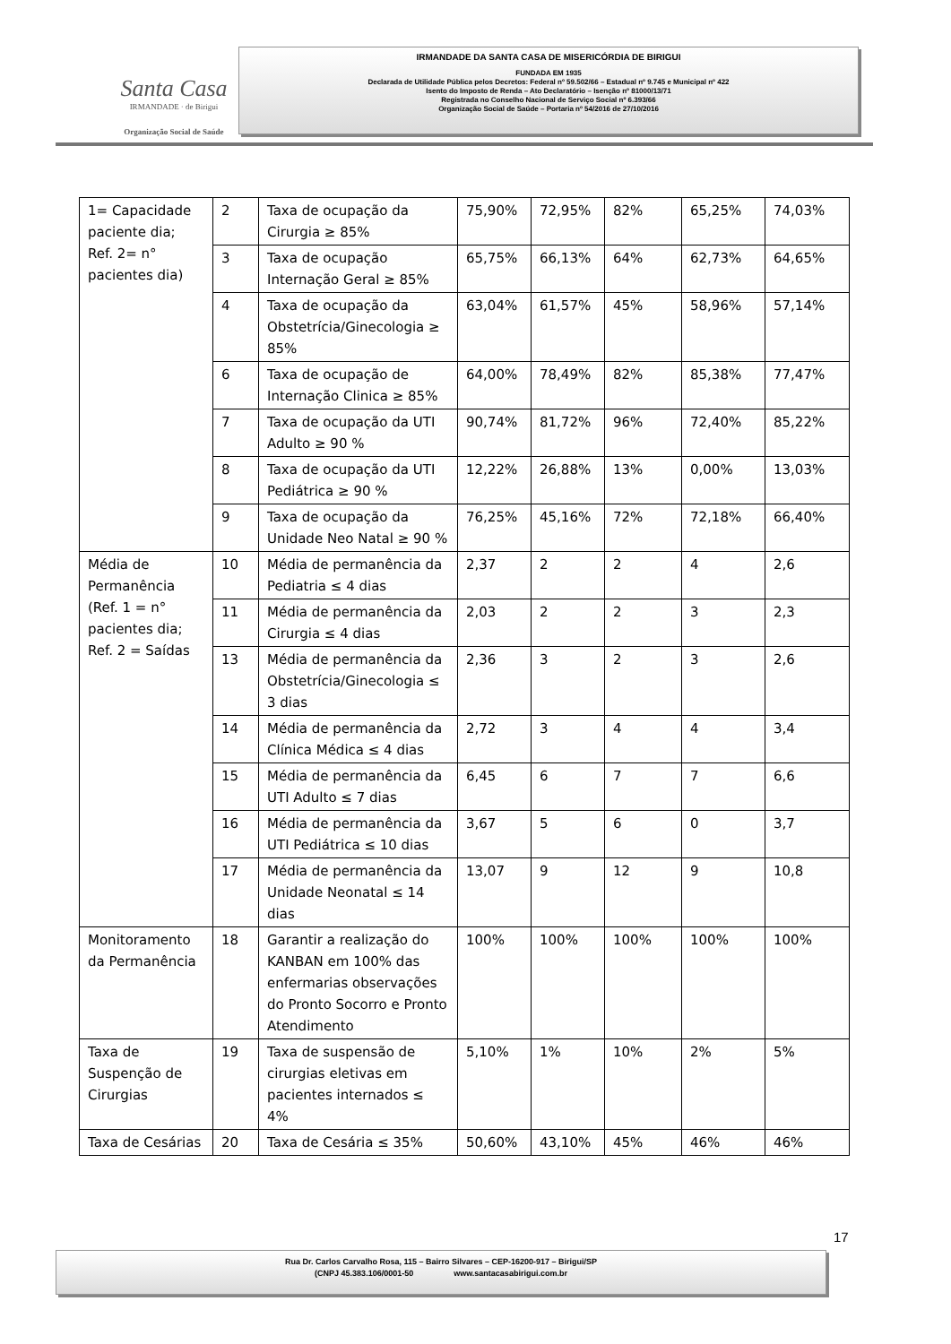Santa Casa
IRMANDADE · de Birigui
Organização Social de Saúde
IRMANDADE DA SANTA CASA DE MISERICÓRDIA DE BIRIGUI
FUNDADA EM 1935
Declarada de Utilidade Pública pelos Decretos: Federal nº 59.502/66 – Estadual nº 9.745 e Municipal nº 422
Isento do Imposto de Renda – Ato Declaratório – Isenção nº 81000/13/71
Registrada no Conselho Nacional de Serviço Social nº 6.393/66
Organização Social de Saúde – Portaria nº 54/2016 de 27/10/2016
| 1= Capacidade paciente dia; Ref. 2= n° pacientes dia) | 2 | Taxa de ocupação da Cirurgia ≥ 85% | 75,90% | 72,95% | 82% | 65,25% | 74,03% |
| | 3 | Taxa de ocupação Internação Geral ≥ 85% | 65,75% | 66,13% | 64% | 62,73% | 64,65% |
| | 4 | Taxa de ocupação da Obstetrícia/Ginecologia ≥ 85% | 63,04% | 61,57% | 45% | 58,96% | 57,14% |
| | 6 | Taxa de ocupação de Internação Clinica ≥ 85% | 64,00% | 78,49% | 82% | 85,38% | 77,47% |
| | 7 | Taxa de ocupação da UTI Adulto ≥ 90 % | 90,74% | 81,72% | 96% | 72,40% | 85,22% |
| | 8 | Taxa de ocupação da UTI Pediátrica ≥ 90 % | 12,22% | 26,88% | 13% | 0,00% | 13,03% |
| | 9 | Taxa de ocupação da Unidade Neo Natal ≥ 90 % | 76,25% | 45,16% | 72% | 72,18% | 66,40% |
| Média de Permanência (Ref. 1 = n° pacientes dia; Ref. 2 = Saídas | 10 | Média de permanência da Pediatria ≤ 4 dias | 2,37 | 2 | 2 | 4 | 2,6 |
| | 11 | Média de permanência da Cirurgia ≤ 4 dias | 2,03 | 2 | 2 | 3 | 2,3 |
| | 13 | Média de permanência da Obstetrícia/Ginecologia ≤ 3 dias | 2,36 | 3 | 2 | 3 | 2,6 |
| | 14 | Média de permanência da Clínica Médica ≤ 4 dias | 2,72 | 3 | 4 | 4 | 3,4 |
| | 15 | Média de permanência da UTI Adulto ≤ 7 dias | 6,45 | 6 | 7 | 7 | 6,6 |
| | 16 | Média de permanência da UTI Pediátrica ≤ 10 dias | 3,67 | 5 | 6 | 0 | 3,7 |
| | 17 | Média de permanência da Unidade Neonatal ≤ 14 dias | 13,07 | 9 | 12 | 9 | 10,8 |
| Monitoramento da Permanência | 18 | Garantir a realização do KANBAN em 100% das enfermarias observações do Pronto Socorro e Pronto Atendimento | 100% | 100% | 100% | 100% | 100% |
| Taxa de Suspenção de Cirurgias | 19 | Taxa de suspensão de cirurgias eletivas em pacientes internados ≤ 4% | 5,10% | 1% | 10% | 2% | 5% |
| Taxa de Cesárias | 20 | Taxa de Cesária ≤ 35% | 50,60% | 43,10% | 45% | 46% | 46% |
17
Rua Dr. Carlos Carvalho Rosa, 115 – Bairro Silvares – CEP-16200-917 – Birigui/SP
(CNPJ 45.383.106/0001-50 www.santacasabirigui.com.br